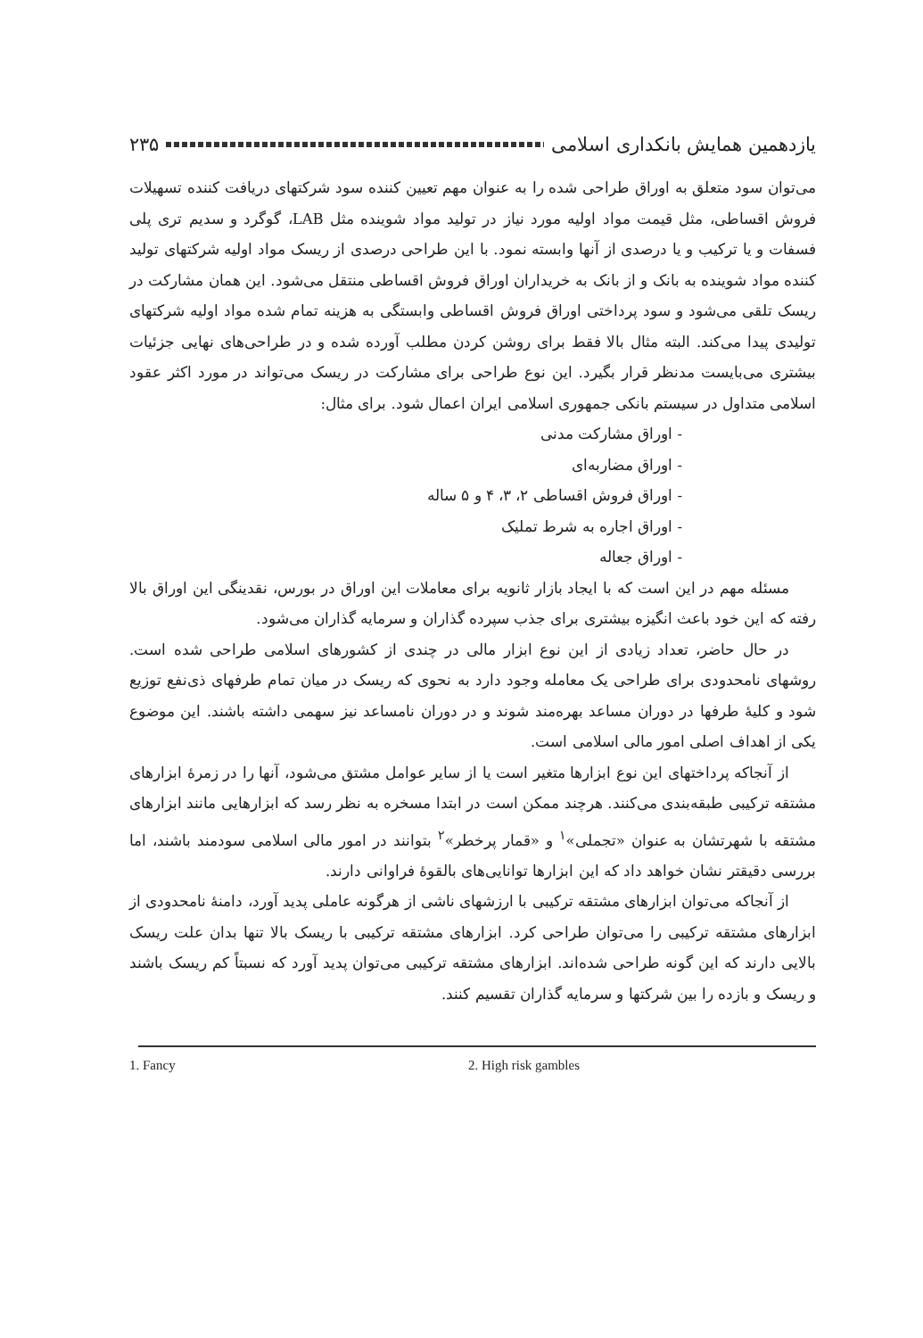یازدهمین همایش بانکداری اسلامی ۲۳۵
می‌توان سود متعلق به اوراق طراحی شده را به عنوان مهم تعیین کننده سود شرکتهای دریافت کننده تسهیلات فروش اقساطی، مثل قیمت مواد اولیه مورد نیاز در تولید مواد شوینده مثل LAB، گوگرد و سدیم تری پلی فسفات و یا ترکیب و یا درصدی از آنها وابسته نمود. با این طراحی درصدی از ریسک مواد اولیه شرکتهای تولید کننده مواد شوینده به بانک و از بانک به خریداران اوراق فروش اقساطی منتقل می‌شود. این همان مشارکت در ریسک تلقی می‌شود و سود پرداختی اوراق فروش اقساطی وابستگی به هزینه تمام شده مواد اولیه شرکتهای تولیدی پیدا می‌کند. البته مثال بالا فقط برای روشن کردن مطلب آورده شده و در طراحی‌های نهایی جزئیات بیشتری می‌بایست مدنظر قرار بگیرد. این نوع طراحی برای مشارکت در ریسک می‌تواند در مورد اکثر عقود اسلامی متداول در سیستم بانکی جمهوری اسلامی ایران اعمال شود. برای مثال:
- اوراق مشارکت مدنی
- اوراق مضاربه‌ای
- اوراق فروش اقساطی ۲، ۳، ۴ و ۵ ساله
- اوراق اجاره به شرط تملیک
- اوراق جعاله
مسئله مهم در این است که با ایجاد بازار ثانویه برای معاملات این اوراق در بورس، نقدینگی این اوراق بالا رفته که این خود باعث انگیزه بیشتری برای جذب سپرده گذاران و سرمایه گذاران می‌شود.
در حال حاضر، تعداد زیادی از این نوع ابزار مالی در چندی از کشورهای اسلامی طراحی شده است. روشهای نامحدودی برای طراحی یک معامله وجود دارد به نحوی که ریسک در میان تمام طرفهای ذی‌نفع توزیع شود و کلیهٔ طرفها در دوران مساعد بهره‌مند شوند و در دوران نامساعد نیز سهمی داشته باشند. این موضوع یکی از اهداف اصلی امور مالی اسلامی است.
از آنجاکه پرداختهای این نوع ابزارها متغیر است یا از سایر عوامل مشتق می‌شود، آنها را در زمرهٔ ابزارهای مشتقه ترکیبی طبقه‌بندی می‌کنند. هرچند ممکن است در ابتدا مسخره به نظر رسد که ابزارهایی مانند ابزارهای مشتقه با شهرتشان به عنوان «تجملی»<sup>۱</sup> و «قمار پرخطر»<sup>۲</sup> بتوانند در امور مالی اسلامی سودمند باشند، اما بررسی دقیقتر نشان خواهد داد که این ابزارها توانایی‌های بالقوهٔ فراوانی دارند.
از آنجاکه می‌توان ابزارهای مشتقه ترکیبی با ارزشهای ناشی از هرگونه عاملی پدید آورد، دامنهٔ نامحدودی از ابزارهای مشتقه ترکیبی را می‌توان طراحی کرد. ابزارهای مشتقه ترکیبی با ریسک بالا تنها بدان علت ریسک بالایی دارند که این گونه طراحی شده‌اند. ابزارهای مشتقه ترکیبی می‌توان پدید آورد که نسبتاً کم ریسک باشند و ریسک و بازده را بین شرکتها و سرمایه گذاران تقسیم کنند.
1. Fancy 2. High risk gambles